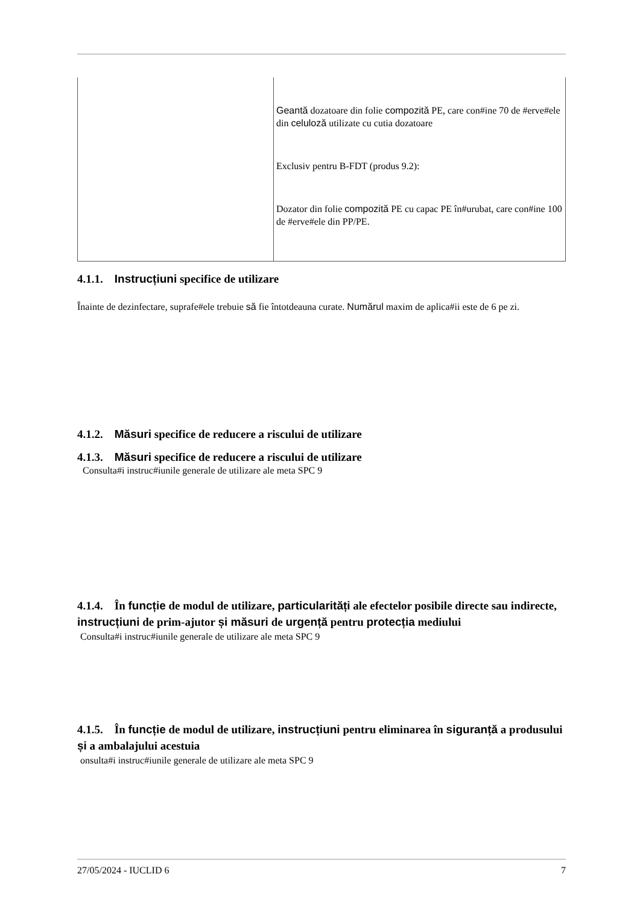| | Geantă dozatoare din folie compozită PE, care con#ine 70 de #erve#ele din celuloză utilizate cu cutia dozatoare Exclusiv pentru B-FDT (produs 9.2): Dozator din folie compozită PE cu capac PE în#urubat, care con#ine 100 de #erve#ele din PP/PE. |
4.1.1. Instrucțiuni specifice de utilizare
Înainte de dezinfectare, suprafe#ele trebuie să fie întotdeauna curate. Numărul maxim de aplica#ii este de 6 pe zi.
4.1.2. Măsuri specifice de reducere a riscului de utilizare
4.1.3. Măsuri specifice de reducere a riscului de utilizare
Consulta#i instruc#iunile generale de utilizare ale meta SPC 9
4.1.4. În funcție de modul de utilizare, particularități ale efectelor posibile directe sau indirecte, instrucțiuni de prim-ajutor și măsuri de urgență pentru protecția mediului
Consulta#i instruc#iunile generale de utilizare ale meta SPC 9
4.1.5. În funcție de modul de utilizare, instrucțiuni pentru eliminarea în siguranță a produsului și a ambalajului acestuia
onsulta#i instruc#iunile generale de utilizare ale meta SPC 9
27/05/2024 - IUCLID 6 7